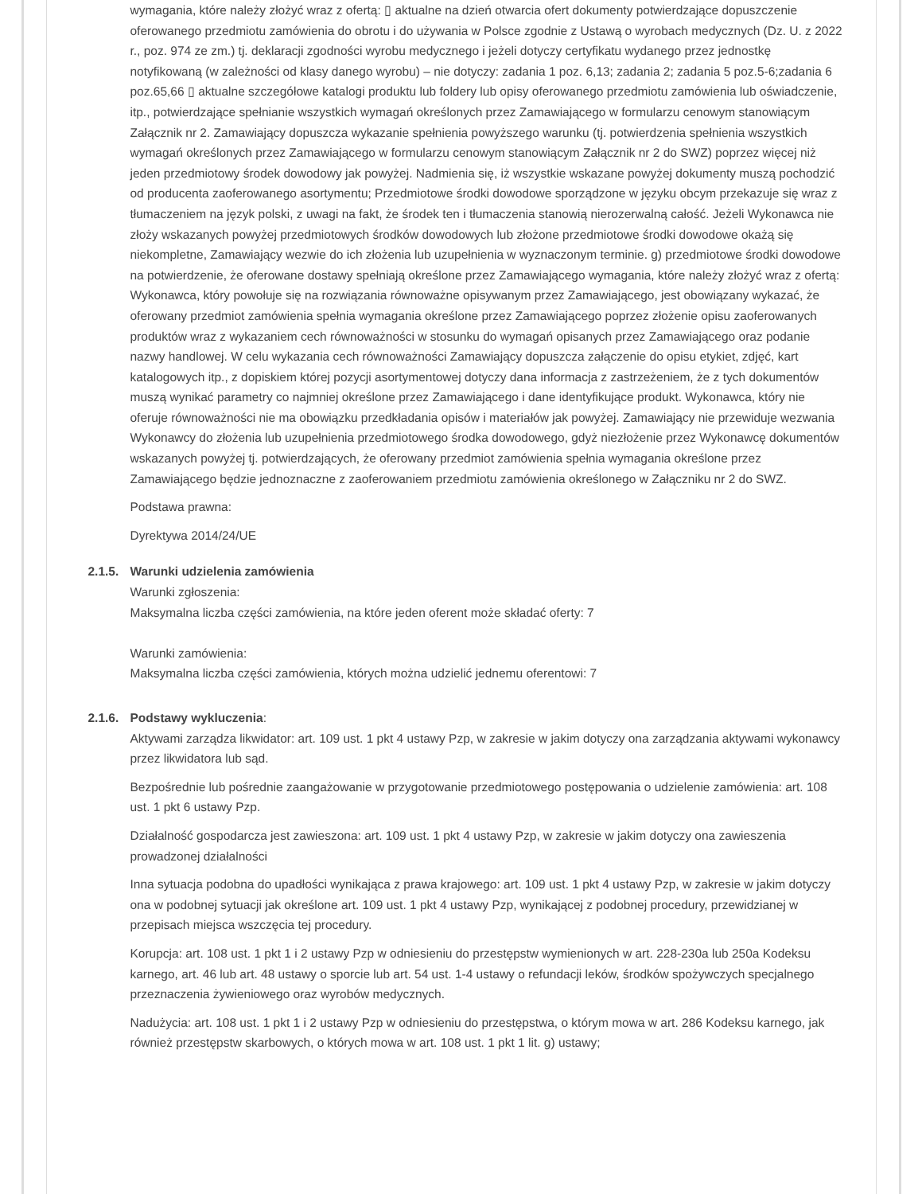wymagania, które należy złożyć wraz z ofertą: ▯ aktualne na dzień otwarcia ofert dokumenty potwierdzające dopuszczenie oferowanego przedmiotu zamówienia do obrotu i do używania w Polsce zgodnie z Ustawą o wyrobach medycznych (Dz. U. z 2022 r., poz. 974 ze zm.) tj. deklaracji zgodności wyrobu medycznego i jeżeli dotyczy certyfikatu wydanego przez jednostkę notyfikowaną (w zależności od klasy danego wyrobu) – nie dotyczy: zadania 1 poz. 6,13; zadania 2; zadania 5 poz.5-6;zadania 6 poz.65,66 ▯ aktualne szczegółowe katalogi produktu lub foldery lub opisy oferowanego przedmiotu zamówienia lub oświadczenie, itp., potwierdzające spełnianie wszystkich wymagań określonych przez Zamawiającego w formularzu cenowym stanowiącym Załącznik nr 2. Zamawiający dopuszcza wykazanie spełnienia powyższego warunku (tj. potwierdzenia spełnienia wszystkich wymagań określonych przez Zamawiającego w formularzu cenowym stanowiącym Załącznik nr 2 do SWZ) poprzez więcej niż jeden przedmiotowy środek dowodowy jak powyżej. Nadmienia się, iż wszystkie wskazane powyżej dokumenty muszą pochodzić od producenta zaoferowanego asortymentu; Przedmiotowe środki dowodowe sporządzone w języku obcym przekazuje się wraz z tłumaczeniem na język polski, z uwagi na fakt, że środek ten i tłumaczenia stanowią nierozerwalną całość. Jeżeli Wykonawca nie złoży wskazanych powyżej przedmiotowych środków dowodowych lub złożone przedmiotowe środki dowodowe okażą się niekompletne, Zamawiający wezwie do ich złożenia lub uzupełnienia w wyznaczonym terminie. g) przedmiotowe środki dowodowe na potwierdzenie, że oferowane dostawy spełniają określone przez Zamawiającego wymagania, które należy złożyć wraz z ofertą: Wykonawca, który powołuje się na rozwiązania równoważne opisywanym przez Zamawiającego, jest obowiązany wykazać, że oferowany przedmiot zamówienia spełnia wymagania określone przez Zamawiającego poprzez złożenie opisu zaoferowanych produktów wraz z wykazaniem cech równoważności w stosunku do wymagań opisanych przez Zamawiającego oraz podanie nazwy handlowej. W celu wykazania cech równoważności Zamawiający dopuszcza załączenie do opisu etykiet, zdjęć, kart katalogowych itp., z dopiskiem której pozycji asortymentowej dotyczy dana informacja z zastrzeżeniem, że z tych dokumentów muszą wynikać parametry co najmniej określone przez Zamawiającego i dane identyfikujące produkt. Wykonawca, który nie oferuje równoważności nie ma obowiązku przedkładania opisów i materiałów jak powyżej. Zamawiający nie przewiduje wezwania Wykonawcy do złożenia lub uzupełnienia przedmiotowego środka dowodowego, gdyż niezłożenie przez Wykonawcę dokumentów wskazanych powyżej tj. potwierdzających, że oferowany przedmiot zamówienia spełnia wymagania określone przez Zamawiającego będzie jednoznaczne z zaoferowaniem przedmiotu zamówienia określonego w Załączniku nr 2 do SWZ.
Podstawa prawna:
Dyrektywa 2014/24/UE
2.1.5.
Warunki udzielenia zamówienia
Warunki zgłoszenia:
Maksymalna liczba części zamówienia, na które jeden oferent może składać oferty: 7
Warunki zamówienia:
Maksymalna liczba części zamówienia, których można udzielić jednemu oferentowi: 7
2.1.6.
Podstawy wykluczenia:
Aktywami zarządza likwidator: art. 109 ust. 1 pkt 4 ustawy Pzp, w zakresie w jakim dotyczy ona zarządzania aktywami wykonawcy przez likwidatora lub sąd.
Bezpośrednie lub pośrednie zaangażowanie w przygotowanie przedmiotowego postępowania o udzielenie zamówienia: art. 108 ust. 1 pkt 6 ustawy Pzp.
Działalność gospodarcza jest zawieszona: art. 109 ust. 1 pkt 4 ustawy Pzp, w zakresie w jakim dotyczy ona zawieszenia prowadzonej działalności
Inna sytuacja podobna do upadłości wynikająca z prawa krajowego: art. 109 ust. 1 pkt 4 ustawy Pzp, w zakresie w jakim dotyczy ona w podobnej sytuacji jak określone art. 109 ust. 1 pkt 4 ustawy Pzp, wynikającej z podobnej procedury, przewidzianej w przepisach miejsca wszczęcia tej procedury.
Korupcja: art. 108 ust. 1 pkt 1 i 2 ustawy Pzp w odniesieniu do przestępstw wymienionych w art. 228-230a lub 250a Kodeksu karnego, art. 46 lub art. 48 ustawy o sporcie lub art. 54 ust. 1-4 ustawy o refundacji leków, środków spożywczych specjalnego przeznaczenia żywieniowego oraz wyrobów medycznych.
Nadużycia: art. 108 ust. 1 pkt 1 i 2 ustawy Pzp w odniesieniu do przestępstwa, o którym mowa w art. 286 Kodeksu karnego, jak również przestępstw skarbowych, o których mowa w art. 108 ust. 1 pkt 1 lit. g) ustawy;